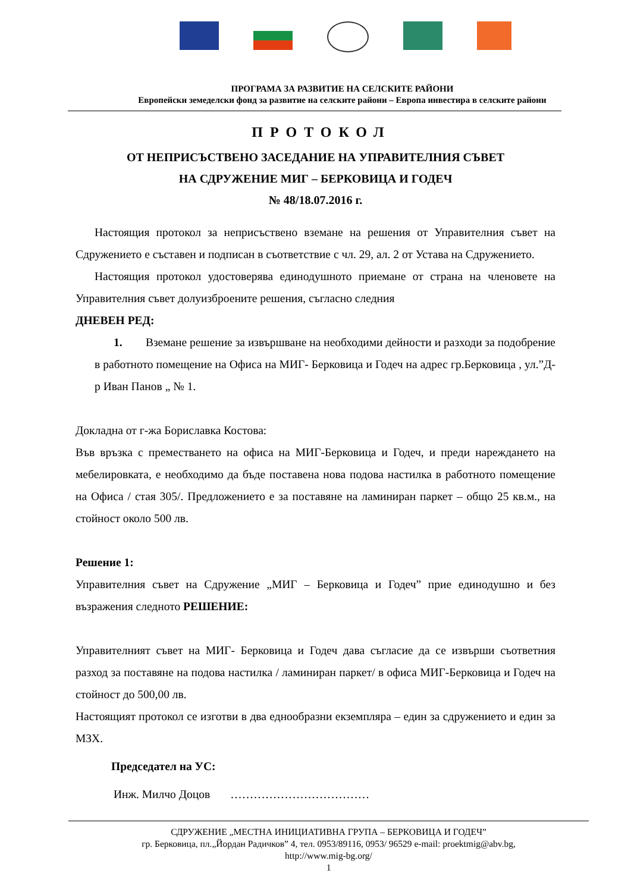ПРОГРАМА ЗА РАЗВИТИЕ НА СЕЛСКИТЕ РАЙОНИ
Европейски земеделски фонд за развитие на селските райони – Европа инвестира в селските райони
ПРОТОКОЛ
ОТ НЕПРИСЪСТВЕНО ЗАСЕДАНИЕ НА УПРАВИТЕЛНИЯ СЪВЕТ
НА СДРУЖЕНИЕ МИГ – БЕРКОВИЦА И ГОДЕЧ
№ 48/18.07.2016 г.
Настоящия протокол за неприсъствено вземане на решения от Управителния съвет на Сдружението е съставен и подписан в съответствие с чл. 29, ал. 2 от Устава на Сдружението.
Настоящия протокол удостоверява единодушното приемане от страна на членовете на Управителния съвет долуизброените решения, съгласно следния
ДНЕВЕН РЕД:
1. Вземане решение за извършване на необходими дейности и разходи за подобрение в работното помещение на Офиса на МИГ- Берковица и Годеч на адрес гр.Берковица , ул.”Д-р Иван Панов „ № 1.
Докладна от г-жа Бориславка Костова:
Във връзка с преместването на офиса на МИГ-Берковица и Годеч, и преди нареждането на мебелировката, е необходимо да бъде поставена нова подова настилка в работното помещение на Офиса / стая 305/. Предложението е за поставяне на ламиниран паркет – общо 25 кв.м., на стойност около 500 лв.
Решение 1:
Управителния съвет на Сдружение „МИГ – Берковица и Годеч” прие единодушно и без възражения следното РЕШЕНИЕ:
Управителният съвет на МИГ- Берковица и Годеч дава съгласие да се извърши съответния разход за поставяне на подова настилка / ламиниран паркет/ в офиса МИГ-Берковица и Годеч на стойност до 500,00 лв.
Настоящият протокол се изготви в два еднообразни екземпляра – един за сдружението и един за МЗХ.
Председател на УС:
Инж. Милчо Доцов ………………………………
СДРУЖЕНИЕ „МЕСТНА ИНИЦИАТИВНА ГРУПА – БЕРКОВИЦА И ГОДЕЧ”
гр. Берковица, пл.„Йордан Радичков” 4, тел. 0953/89116, 0953/ 96529 e-mail: proektmig@abv.bg,
http://www.mig-bg.org/
1